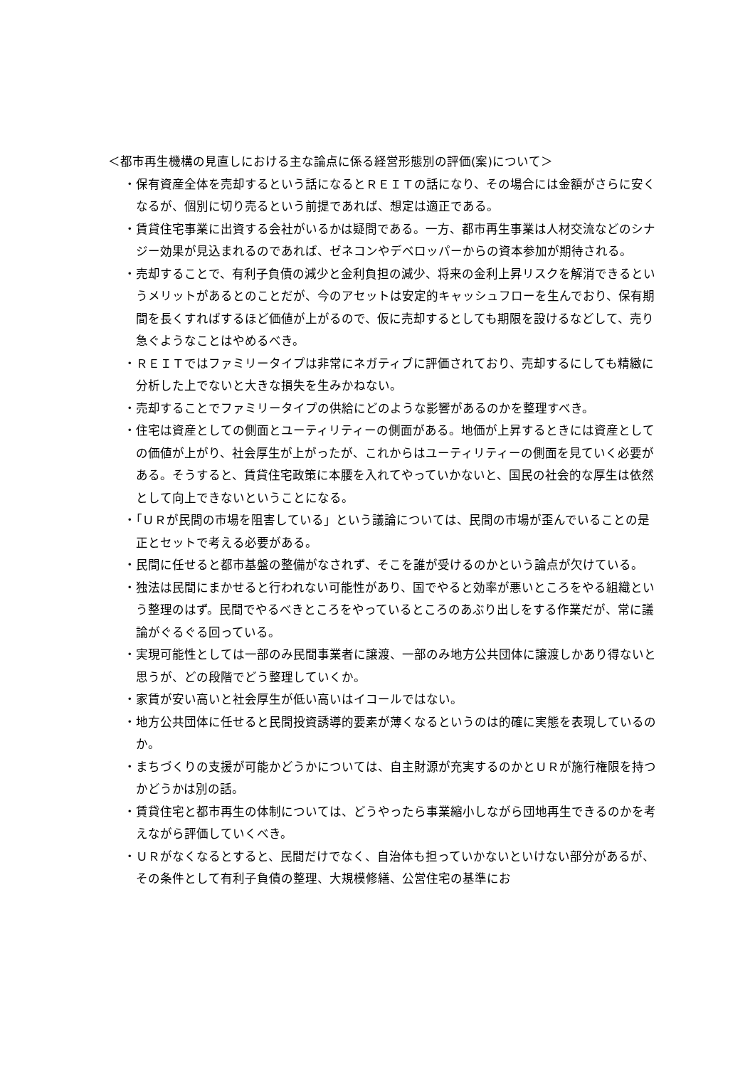＜都市再生機構の見直しにおける主な論点に係る経営形態別の評価(案)について＞
・保有資産全体を売却するという話になるとＲＥＩＴの話になり、その場合には金額がさらに安くなるが、個別に切り売るという前提であれば、想定は適正である。
・賃貸住宅事業に出資する会社がいるかは疑問である。一方、都市再生事業は人材交流などのシナジー効果が見込まれるのであれば、ゼネコンやデベロッパーからの資本参加が期待される。
・売却することで、有利子負債の減少と金利負担の減少、将来の金利上昇リスクを解消できるというメリットがあるとのことだが、今のアセットは安定的キャッシュフローを生んでおり、保有期間を長くすればするほど価値が上がるので、仮に売却するとしても期限を設けるなどして、売り急ぐようなことはやめるべき。
・ＲＥＩＴではファミリータイプは非常にネガティブに評価されており、売却するにしても精緻に分析した上でないと大きな損失を生みかねない。
・売却することでファミリータイプの供給にどのような影響があるのかを整理すべき。
・住宅は資産としての側面とユーティリティーの側面がある。地価が上昇するときには資産としての価値が上がり、社会厚生が上がったが、これからはユーティリティーの側面を見ていく必要がある。そうすると、賃貸住宅政策に本腰を入れてやっていかないと、国民の社会的な厚生は依然として向上できないということになる。
・「ＵＲが民間の市場を阻害している」という議論については、民間の市場が歪んでいることの是正とセットで考える必要がある。
・民間に任せると都市基盤の整備がなされず、そこを誰が受けるのかという論点が欠けている。
・独法は民間にまかせると行われない可能性があり、国でやると効率が悪いところをやる組織という整理のはず。民間でやるべきところをやっているところのあぶり出しをする作業だが、常に議論がぐるぐる回っている。
・実現可能性としては一部のみ民間事業者に譲渡、一部のみ地方公共団体に譲渡しかあり得ないと思うが、どの段階でどう整理していくか。
・家賃が安い高いと社会厚生が低い高いはイコールではない。
・地方公共団体に任せると民間投資誘導的要素が薄くなるというのは的確に実態を表現しているのか。
・まちづくりの支援が可能かどうかについては、自主財源が充実するのかとＵＲが施行権限を持つかどうかは別の話。
・賃貸住宅と都市再生の体制については、どうやったら事業縮小しながら団地再生できるのかを考えながら評価していくべき。
・ＵＲがなくなるとすると、民間だけでなく、自治体も担っていかないといけない部分があるが、その条件として有利子負債の整理、大規模修繕、公営住宅の基準にお